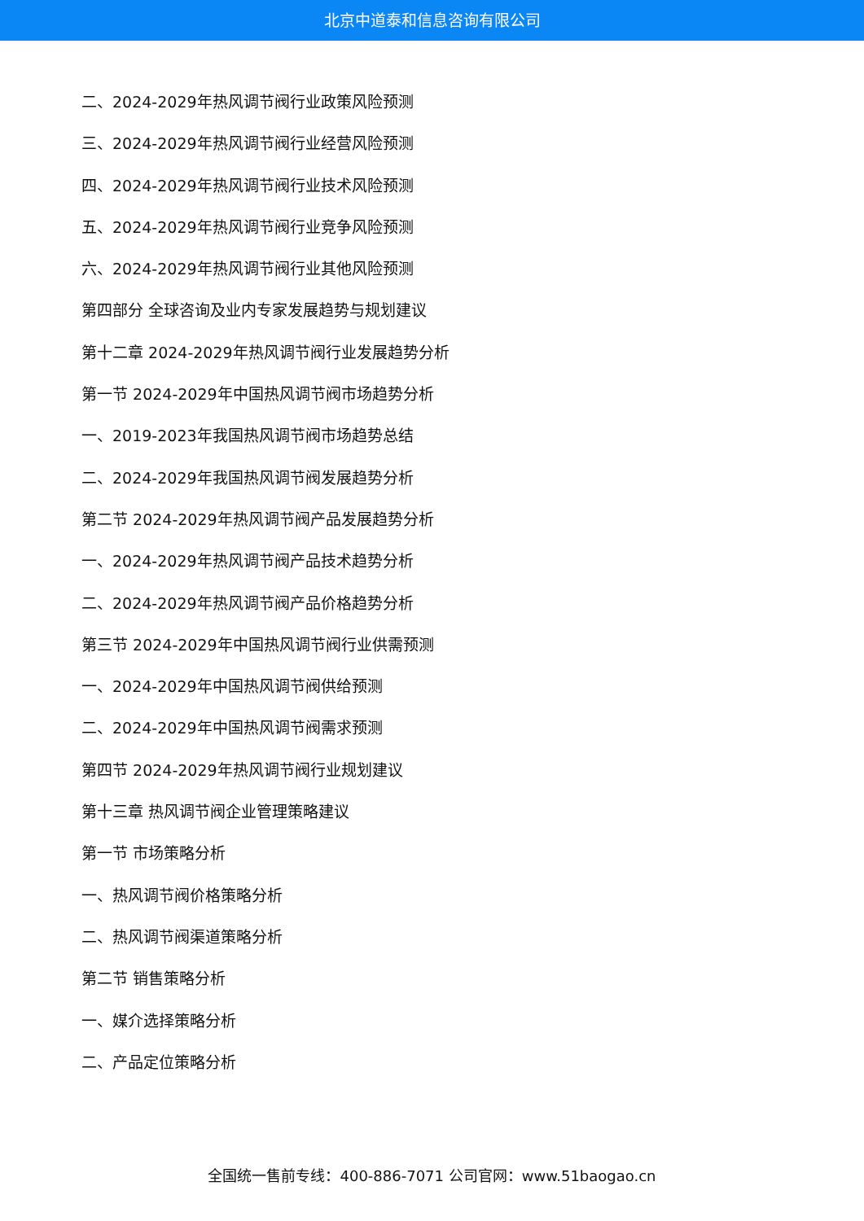北京中道泰和信息咨询有限公司
二、2024-2029年热风调节阀行业政策风险预测
三、2024-2029年热风调节阀行业经营风险预测
四、2024-2029年热风调节阀行业技术风险预测
五、2024-2029年热风调节阀行业竞争风险预测
六、2024-2029年热风调节阀行业其他风险预测
第四部分 全球咨询及业内专家发展趋势与规划建议
第十二章 2024-2029年热风调节阀行业发展趋势分析
第一节 2024-2029年中国热风调节阀市场趋势分析
一、2019-2023年我国热风调节阀市场趋势总结
二、2024-2029年我国热风调节阀发展趋势分析
第二节 2024-2029年热风调节阀产品发展趋势分析
一、2024-2029年热风调节阀产品技术趋势分析
二、2024-2029年热风调节阀产品价格趋势分析
第三节 2024-2029年中国热风调节阀行业供需预测
一、2024-2029年中国热风调节阀供给预测
二、2024-2029年中国热风调节阀需求预测
第四节 2024-2029年热风调节阀行业规划建议
第十三章 热风调节阀企业管理策略建议
第一节 市场策略分析
一、热风调节阀价格策略分析
二、热风调节阀渠道策略分析
第二节 销售策略分析
一、媒介选择策略分析
二、产品定位策略分析
全国统一售前专线：400-886-7071 公司官网：www.51baogao.cn